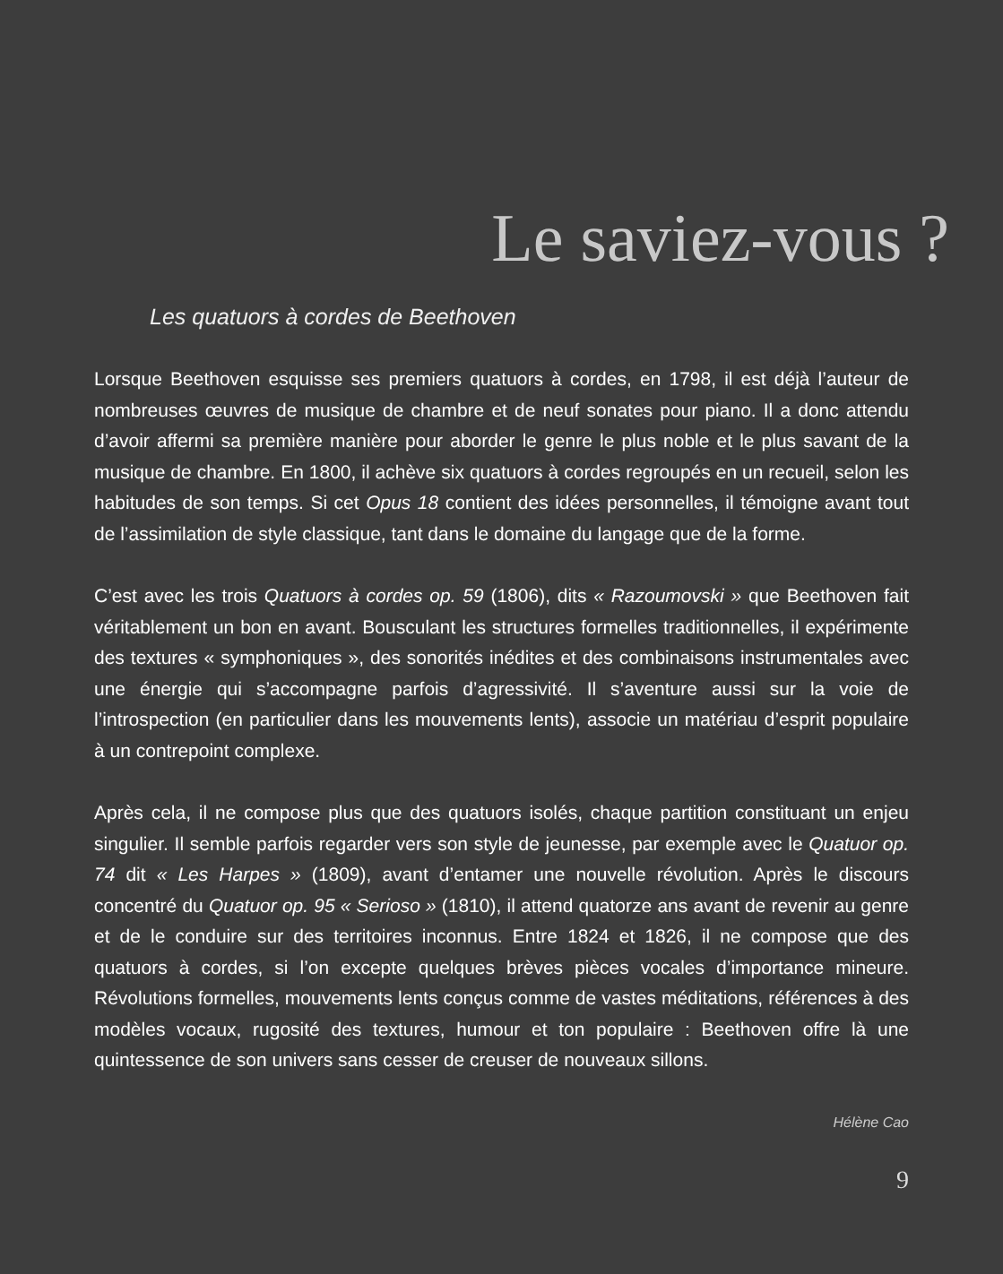Le saviez-vous ?
Les quatuors à cordes de Beethoven
Lorsque Beethoven esquisse ses premiers quatuors à cordes, en 1798, il est déjà l’auteur de nombreuses œuvres de musique de chambre et de neuf sonates pour piano. Il a donc attendu d’avoir affermi sa première manière pour aborder le genre le plus noble et le plus savant de la musique de chambre. En 1800, il achève six quatuors à cordes regroupés en un recueil, selon les habitudes de son temps. Si cet Opus 18 contient des idées personnelles, il témoigne avant tout de l’assimilation de style classique, tant dans le domaine du langage que de la forme.
C’est avec les trois Quatuors à cordes op. 59 (1806), dits « Razoumovski » que Beethoven fait véritablement un bon en avant. Bousculant les structures formelles traditionnelles, il expérimente des textures « symphoniques », des sonorités inédites et des combinaisons instrumentales avec une énergie qui s’accompagne parfois d’agressivité. Il s’aventure aussi sur la voie de l’introspection (en particulier dans les mouvements lents), associe un matériau d’esprit populaire à un contrepoint complexe.
Après cela, il ne compose plus que des quatuors isolés, chaque partition constituant un enjeu singulier. Il semble parfois regarder vers son style de jeunesse, par exemple avec le Quatuor op. 74 dit « Les Harpes » (1809), avant d’entamer une nouvelle révolution. Après le discours concentré du Quatuor op. 95 « Serioso » (1810), il attend quatorze ans avant de revenir au genre et de le conduire sur des territoires inconnus. Entre 1824 et 1826, il ne compose que des quatuors à cordes, si l’on excepte quelques brèves pièces vocales d’importance mineure. Révolutions formelles, mouvements lents conçus comme de vastes méditations, références à des modèles vocaux, rugosité des textures, humour et ton populaire : Beethoven offre là une quintessence de son univers sans cesser de creuser de nouveaux sillons.
Hélène Cao
9